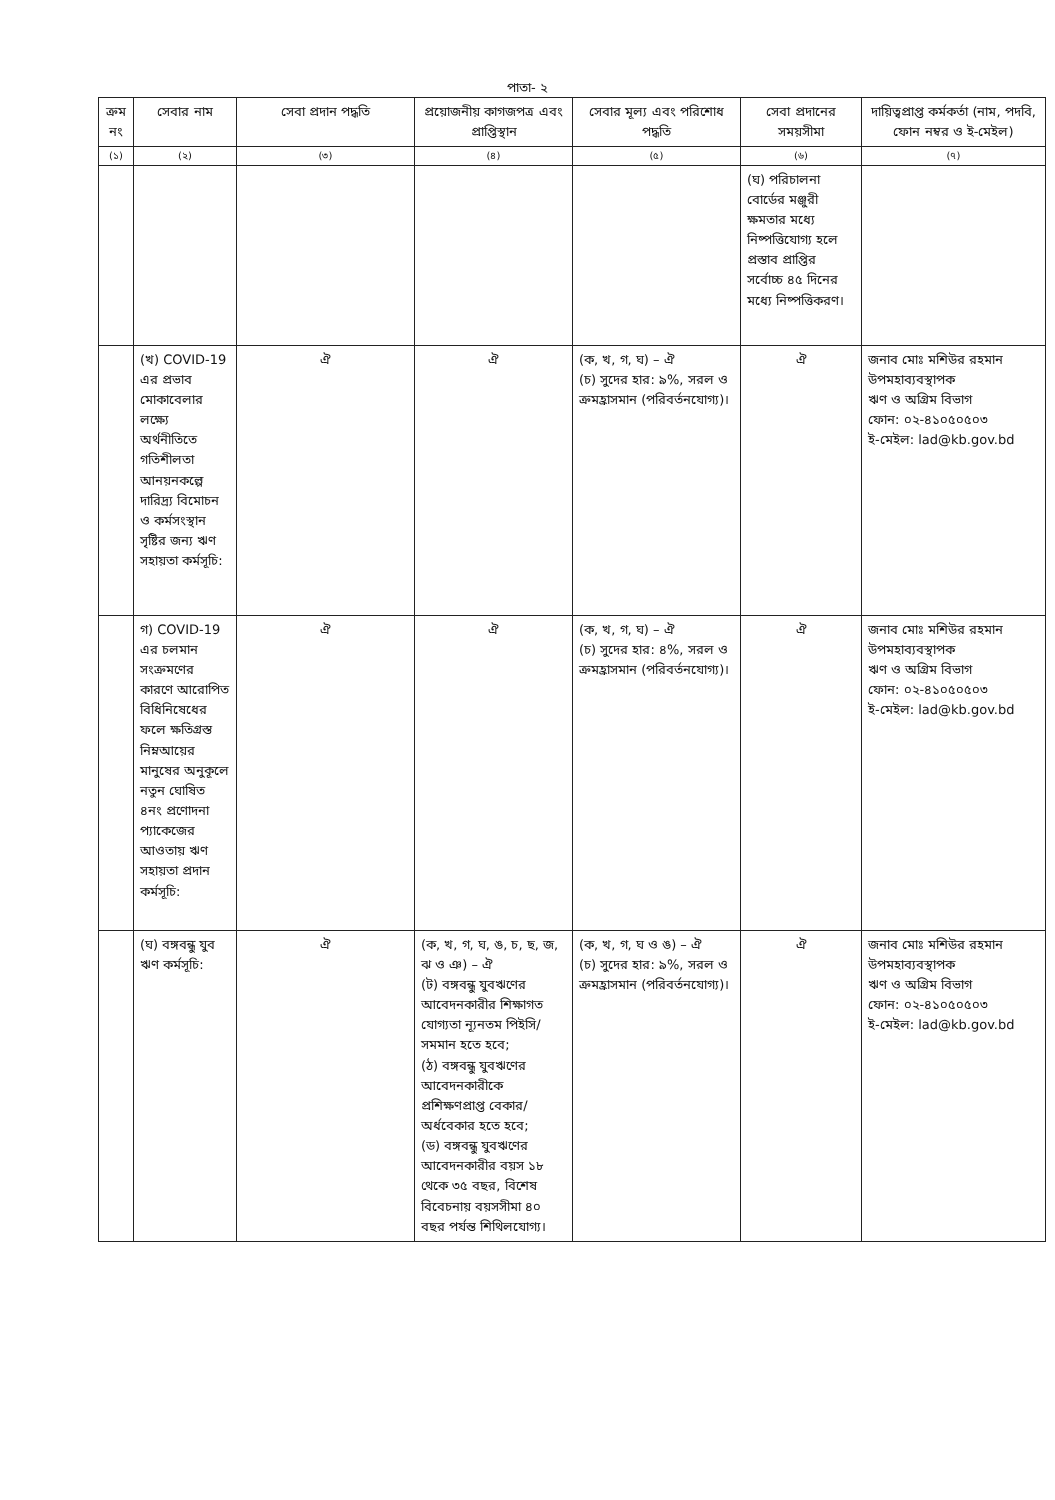পাতা- ২
| ক্রম নং | সেবার নাম | সেবা প্রদান পদ্ধতি | প্রয়োজনীয় কাগজপত্র এবং প্রাপ্তিস্থান | সেবার মূল্য এবং পরিশোধ পদ্ধতি | সেবা প্রদানের সময়সীমা | দায়িত্বপ্রাপ্ত কর্মকর্তা (নাম, পদবি, ফোন নম্বর ও ই-মেইল) |
| --- | --- | --- | --- | --- | --- | --- |
| (১) | (২) | (৩) | (৪) | (৫) | (৬) | (৭) |
| | | | | | (ঘ) পরিচালনা বোর্ডের মঞ্জুরী ক্ষমতার মধ্যে নিষ্পত্তিযোগ্য হলে প্রস্তাব প্রাপ্তির সর্বোচ্চ ৪৫ দিনের মধ্যে নিষ্পত্তিকরণ। | |
| | (খ) COVID-19 এর প্রভাব মোকাবেলার লক্ষ্যে অর্থনীতিতে গতিশীলতা আনয়নকল্পে দারিদ্র্য বিমোচন ও কর্মসংস্থান সৃষ্টির জন্য ঋণ সহায়তা কর্মসূচি: | ঐ | ঐ | (ক, খ, গ, ঘ) – ঐ (চ) সুদের হার: ৯%, সরল ও ক্রমহ্রাসমান (পরিবর্তনযোগ্য)। | ঐ | জনাব মোঃ মশিউর রহমান উপমহাব্যবস্থাপক ঋণ ও অগ্রিম বিভাগ ফোন: ০২-৪১০৫০৫০৩ ই-মেইল: lad@kb.gov.bd |
| | গ) COVID-19 এর চলমান সংক্রমণের কারণে আরোপিত বিধিনিষেধের ফলে ক্ষতিগ্রস্ত নিম্নআয়ের মানুষের অনুকূলে নতুন ঘোষিত ৪নং প্রণোদনা প্যাকেজের আওতায় ঋণ সহায়তা প্রদান কর্মসূচি: | ঐ | ঐ | (ক, খ, গ, ঘ) – ঐ (চ) সুদের হার: ৪%, সরল ও ক্রমহ্রাসমান (পরিবর্তনযোগ্য)। | ঐ | জনাব মোঃ মশিউর রহমান উপমহাব্যবস্থাপক ঋণ ও অগ্রিম বিভাগ ফোন: ০২-৪১০৫০৫০৩ ই-মেইল: lad@kb.gov.bd |
| | (ঘ) বঙ্গবন্ধু যুব ঋণ কর্মসূচি: | ঐ | (ক, খ, গ, ঘ, ঙ, চ, ছ, জ, ঝ ও ঞ) – ঐ (ট) বঙ্গবন্ধু যুবঋণের আবেদনকারীর শিক্ষাগত যোগ্যতা ন্যূনতম পিইসি/সমমান হতে হবে; (ঠ) বঙ্গবন্ধু যুবঋণের আবেদনকারীকে প্রশিক্ষণপ্রাপ্ত বেকার/অর্ধবেকার হতে হবে; (ড) বঙ্গবন্ধু যুবঋণের আবেদনকারীর বয়স ১৮ থেকে ৩৫ বছর, বিশেষ বিবেচনায় বয়সসীমা ৪০ বছর পর্যন্ত শিথিলযোগ্য। | (ক, খ, গ, ঘ ও ঙ) – ঐ (চ) সুদের হার: ৯%, সরল ও ক্রমহ্রাসমান (পরিবর্তনযোগ্য)। | ঐ | জনাব মোঃ মশিউর রহমান উপমহাব্যবস্থাপক ঋণ ও অগ্রিম বিভাগ ফোন: ০২-৪১০৫০৫০৩ ই-মেইল: lad@kb.gov.bd |